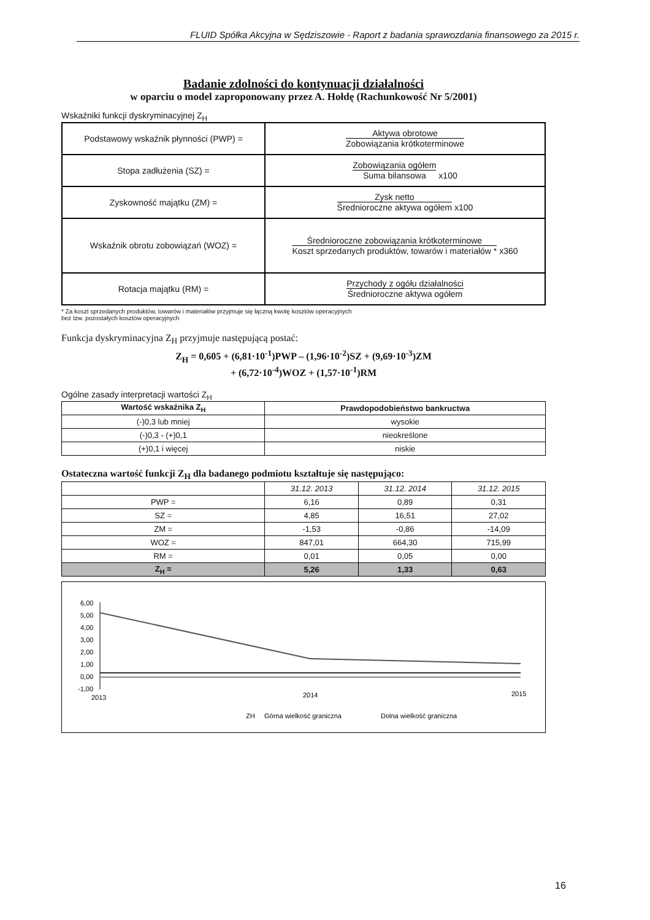FLUID Spółka Akcyjna w Sędziszowie - Raport z badania sprawozdania finansowego za 2015 r.
Badanie zdolności do kontynuacji działalności
w oparciu o model zaproponowany przez A. Hołdę (Rachunkowość Nr 5/2001)
Wskaźniki funkcji dyskryminacyjnej Z<sub>H</sub>
| Podstawowy wskaźnik płynności (PWP) = | Aktywa obrotowe Zobowiązania krótkoterminowe |
| Stopa zadłużenia (SZ) = | Zobowiązania ogółem Suma bilansowa x100 |
| Zyskowność majątku (ZM) = | Zysk netto Średnioroczne aktywa ogółem x100 |
| Wskaźnik obrotu zobowiązań (WOZ) = | Średnioroczne zobowiązania krótkoterminowe Koszt sprzedanych produktów, towarów i materiałów * x360 |
| Rotacja majątku (RM) = | Przychody z ogółu działalności Średnioroczne aktywa ogółem |
* Za koszt sprzedanych produktów, towarów i materiałów przyjmuje się łączną kwotę kosztów operacyjnych
bez tzw. pozostałych kosztów operacyjnych
Funkcja dyskryminacyjna Z<sub>H</sub> przyjmuje następującą postać:
Z<sub>H</sub> = 0,605 + (6,81·10<sup>-1</sup>)PWP – (1,96·10<sup>-2</sup>)SZ + (9,69·10<sup>-3</sup>)ZM
+ (6,72·10<sup>-4</sup>)WOZ + (1,57·10<sup>-1</sup>)RM
Ogólne zasady interpretacji wartości Z<sub>H</sub>
| Wartość wskaźnika Z<sub>H</sub> | Prawdopodobieństwo bankructwa |
| --- | --- |
| (-)0,3 lub mniej | wysokie |
| (-)0,3 - (+)0,1 | nieokreślone |
| (+)0,1 i więcej | niskie |
Ostateczna wartość funkcji Z<sub>H</sub> dla badanego podmiotu kształtuje się następująco:
| | 31.12. 2013 | 31.12. 2014 | 31.12. 2015 |
| PWP = | 6,16 | 0,89 | 0,31 |
| SZ = | 4,85 | 16,51 | 27,02 |
| ZM = | -1,53 | -0,86 | -14,09 |
| WOZ = | 847,01 | 664,30 | 715,99 |
| RM = | 0,01 | 0,05 | 0,00 |
| Z<sub>H</sub> = | 5,26 | 1,33 | 0,63 |
6,00
5,00
4,00
3,00
2,00
1,00
0,00
-1,00
2013
2014
2015
ZH
Górna wielkość graniczna
Dolna wielkość graniczna
16